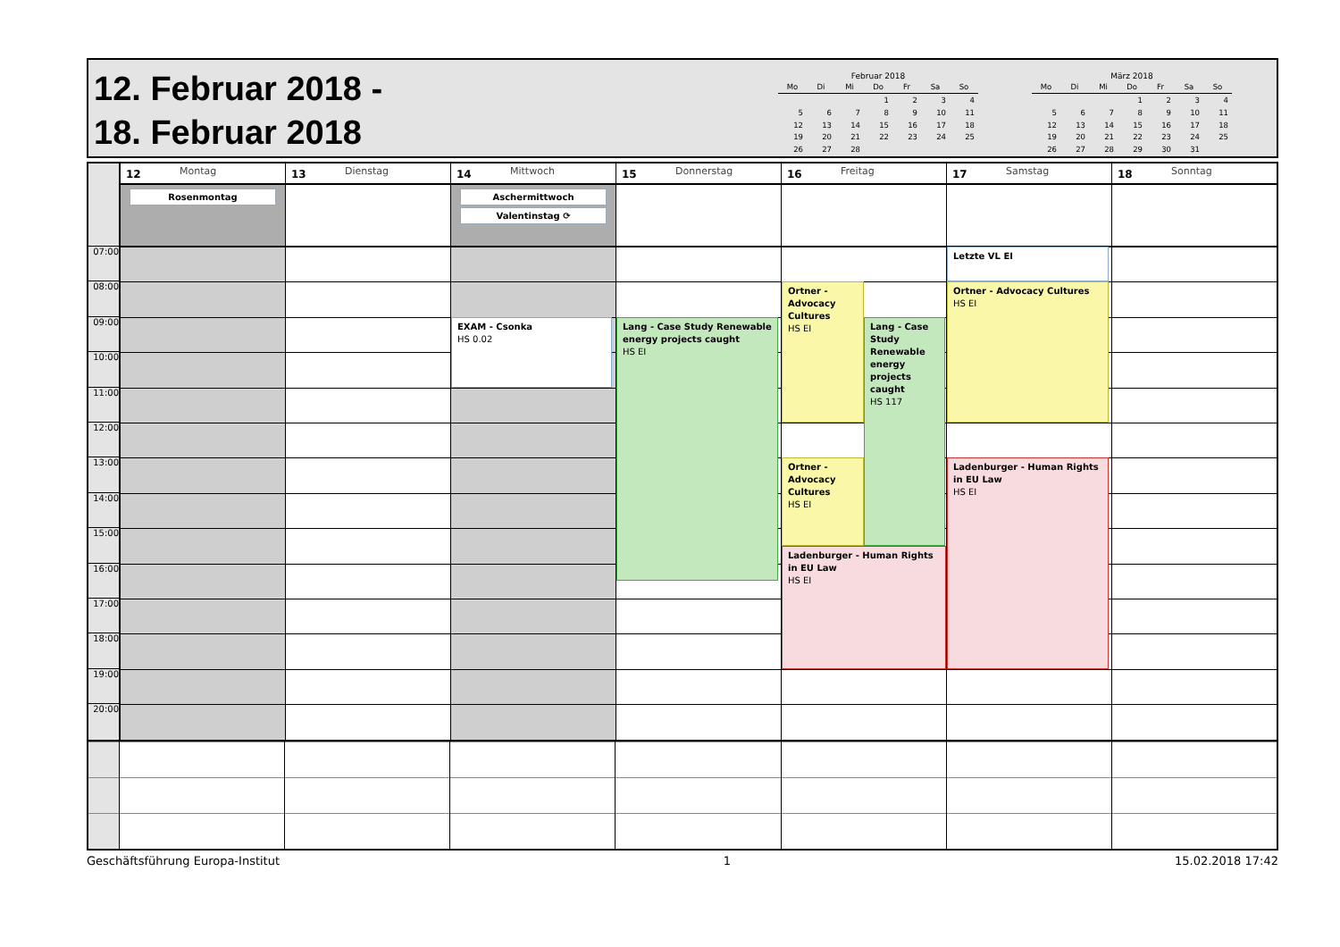12. Februar 2018 -
18. Februar 2018
Februar 2018
| Mo | Di | Mi | Do | Fr | Sa | So |
| --- | --- | --- | --- | --- | --- | --- |
| | | | 1 | 2 | 3 | 4 |
| 5 | 6 | 7 | 8 | 9 | 10 | 11 |
| 12 | 13 | 14 | 15 | 16 | 17 | 18 |
| 19 | 20 | 21 | 22 | 23 | 24 | 25 |
| 26 | 27 | 28 | | | | |
März 2018
| Mo | Di | Mi | Do | Fr | Sa | So |
| --- | --- | --- | --- | --- | --- | --- |
| | | | 1 | 2 | 3 | 4 |
| 5 | 6 | 7 | 8 | 9 | 10 | 11 |
| 12 | 13 | 14 | 15 | 16 | 17 | 18 |
| 19 | 20 | 21 | 22 | 23 | 24 | 25 |
| 26 | 27 | 28 | 29 | 30 | 31 | |
07:00
08:00
09:00
10:00
11:00
12:00
13:00
14:00
15:00
16:00
17:00
18:00
19:00
20:00
12 Montag
Rosenmontag
13 Dienstag
14 Mittwoch
Aschermittwoch
Valentinstag ⟳
EXAM - Csonka
HS 0.02
15 Donnerstag
Lang - Case Study Renewable energy projects caught
HS EI
16 Freitag
Ortner - Advocacy Cultures
HS EI
Ortner - Advocacy Cultures
HS EI
Lang - Case Study Renewable energy projects caught
HS 117
Ladenburger - Human Rights in EU Law
HS EI
17 Samstag
Letzte VL EI
Ortner - Advocacy Cultures
HS EI
Ladenburger - Human Rights in EU Law
HS EI
18 Sonntag
Geschäftsführung Europa-Institut 1 15.02.2018 17:42